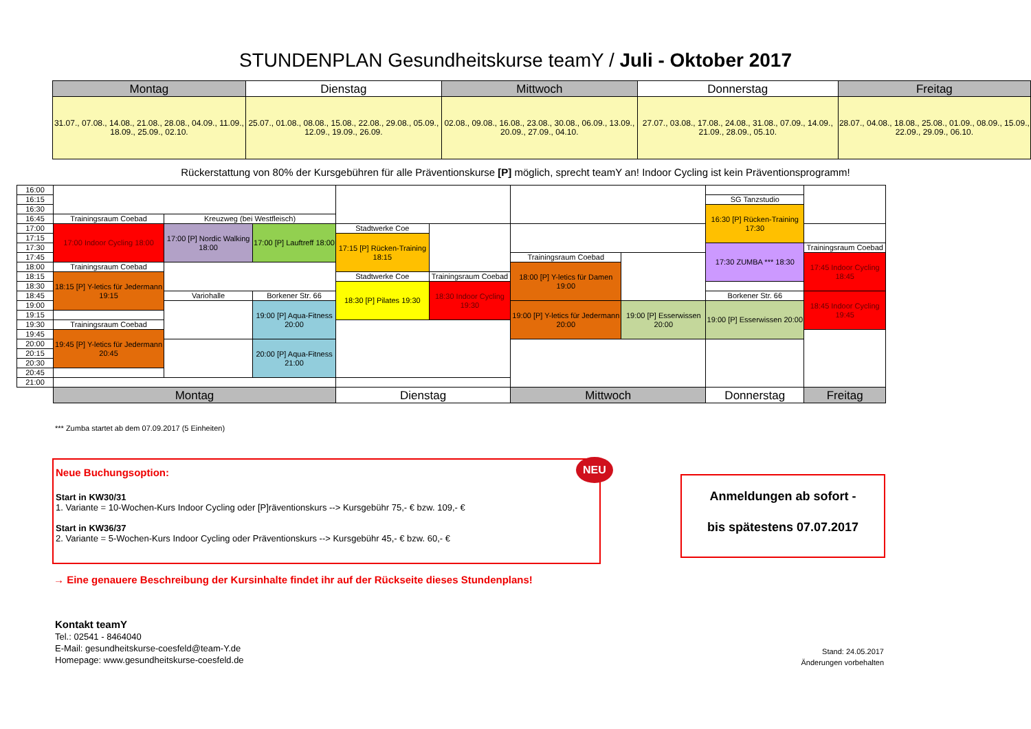STUNDENPLAN Gesundheitskurse teamY / Juli - Oktober 2017
| | Montag | Dienstag | Mittwoch | Donnerstag | Freitag |
| | 31.07., 07.08., 14.08., 21.08., 28.08., 04.09., 11.09., 18.09., 25.09., 02.10. | 25.07., 01.08., 08.08., 15.08., 22.08., 29.08., 05.09., 12.09., 19.09., 26.09. | 02.08., 09.08., 16.08., 23.08., 30.08., 06.09., 13.09., 20.09., 27.09., 04.10. | 27.07., 03.08., 17.08., 24.08., 31.08., 07.09., 14.09., 21.09., 28.09., 05.10. | 28.07., 04.08., 18.08., 25.08., 01.09., 08.09., 15.09., 22.09., 29.09., 06.10. |
Rückerstattung von 80% der Kursgebühren für alle Präventionskurse [P] möglich, sprecht teamY an! Indoor Cycling ist kein Präventionsprogramm!
| 16:00 | | | | | | | | | |
| 16:15 | | | | | | | | SG Tanzstudio | |
| 16:30 | | | | | | | | 16:30 [P] Rücken-Training 17:30 | |
| 16:45 | Trainingsraum Coebad | Kreuzweg (bei Westfleisch) | | | | | | | |
| 17:00 | 17:00 Indoor Cycling 18:00 | 17:00 [P] Nordic Walking 18:00 | 17:00 [P] Lauftreff 18:00 | Stadtwerke Coe | | | | | |
| 17:15 | | | | 17:15 [P] Rücken-Training 18:15 | | | | | |
| 17:30 | | | | | | | | 17:30 ZUMBA *** 18:30 | Trainingsraum Coebad |
| 17:45 | | | | | | Trainingsraum Coebad | | | 17:45 Indoor Cycling 18:45 |
| 18:00 | Trainingsraum Coebad | | | | | 18:00 [P] Y-letics für Damen 19:00 | | | |
| 18:15 | 18:15 [P] Y-letics für Jedermann 19:15 | | | Stadtwerke Coe | Trainingsraum Coebad | | | | |
| 18:30 | | | | 18:30 [P] Pilates 19:30 | 18:30 Indoor Cycling 19:30 | | | | |
| 18:45 | | Variohalle | Borkener Str. 66 | | | | | Borkener Str. 66 | 18:45 Indoor Cycling 19:45 |
| 19:00 | | | 19:00 [P] Aqua-Fitness 20:00 | | | 19:00 [P] Y-letics für Jedermann 20:00 | 19:00 [P] Esserwissen 20:00 | 19:00 [P] Esserwissen 20:00 | |
| 19:15 | | | | | | | | | |
| 19:30 | Trainingsraum Coebad | | | | | | | | |
| 19:45 | 19:45 [P] Y-letics für Jedermann 20:45 | | | | | | | | |
| 20:00 | | | 20:00 [P] Aqua-Fitness 21:00 | | | | | | |
| 20:15 | | | | | | | | | |
| 20:30 | | | | | | | | | |
| 20:45 | | | | | | | | | |
| 21:00 | | | | | | | | | |
| | Montag | | | Dienstag | | Mittwoch | | Donnerstag | Freitag |
*** Zumba startet ab dem 07.09.2017 (5 Einheiten)
Neue Buchungsoption:
Start in KW30/31
1. Variante = 10-Wochen-Kurs Indoor Cycling oder [P]räventionskurs --> Kursgebühr 75,- € bzw. 109,- €
Start in KW36/37
2. Variante = 5-Wochen-Kurs Indoor Cycling oder Präventionskurs --> Kursgebühr 45,- € bzw. 60,- €
NEU
Anmeldungen ab sofort -
bis spätestens 07.07.2017
→ Eine genauere Beschreibung der Kursinhalte findet ihr auf der Rückseite dieses Stundenplans!
Kontakt teamY
Tel.: 02541 - 8464040
E-Mail: gesundheitskurse-coesfeld@team-Y.de
Homepage: www.gesundheitskurse-coesfeld.de
Stand: 24.05.2017
Änderungen vorbehalten